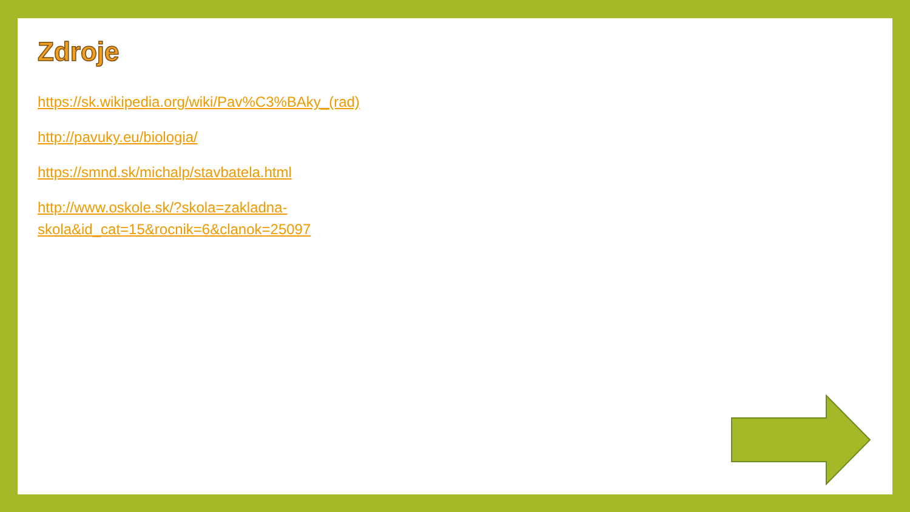Zdroje
https://sk.wikipedia.org/wiki/Pav%C3%BAky_(rad)
http://pavuky.eu/biologia/
https://smnd.sk/michalp/stavbatela.html
http://www.oskole.sk/?skola=zakladna-
skola&id_cat=15&rocnik=6&clanok=25097